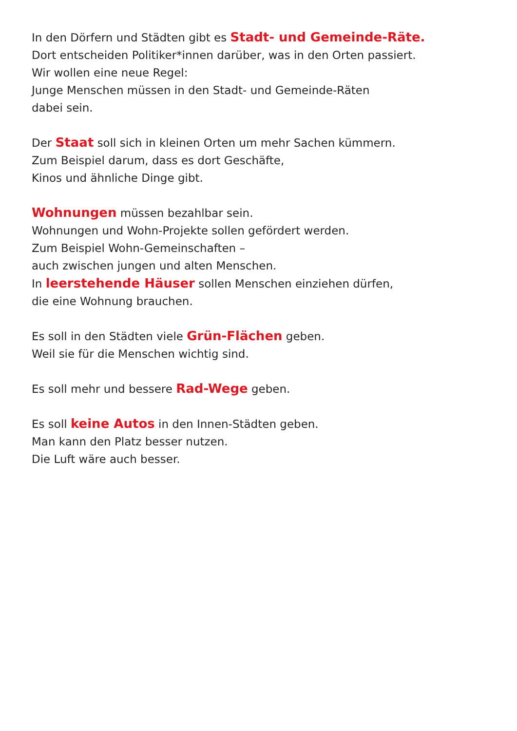In den Dörfern und Städten gibt es Stadt- und Gemeinde-Räte.
Dort entscheiden Politiker*innen darüber, was in den Orten passiert.
Wir wollen eine neue Regel:
Junge Menschen müssen in den Stadt- und Gemeinde-Räten
dabei sein.
Der Staat soll sich in kleinen Orten um mehr Sachen kümmern.
Zum Beispiel darum, dass es dort Geschäfte,
Kinos und ähnliche Dinge gibt.
Wohnungen müssen bezahlbar sein.
Wohnungen und Wohn-Projekte sollen gefördert werden.
Zum Beispiel Wohn-Gemeinschaften –
auch zwischen jungen und alten Menschen.
In leerstehende Häuser sollen Menschen einziehen dürfen,
die eine Wohnung brauchen.
Es soll in den Städten viele Grün-Flächen geben.
Weil sie für die Menschen wichtig sind.
Es soll mehr und bessere Rad-Wege geben.
Es soll keine Autos in den Innen-Städten geben.
Man kann den Platz besser nutzen.
Die Luft wäre auch besser.